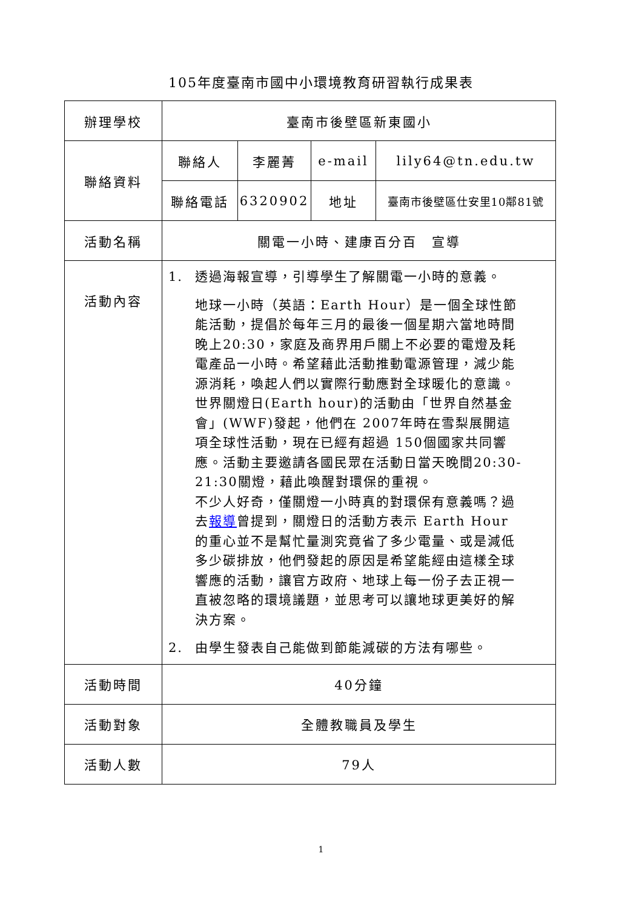105年度臺南市國中小環境教育研習執行成果表
| 辦理學校 | 臺南市後壁區新東國小 | | | |
| 聯絡資料 | 聯絡人 | 李麗菁 | e-mail | lily64@tn.edu.tw |
| | 聯絡電話 | 6320902 | 地址 | 臺南市後壁區仕安里10鄰81號 |
| 活動名稱 | 關電一小時、建康百分百 宣導 | | | |
| 活動內容 | 1. 透過海報宣導，引導學生了解關電一小時的意義。 地球一小時（英語：Earth Hour）是一個全球性節能活動，提倡於每年三月的最後一個星期六當地時間晚上20:30，家庭及商界用戶關上不必要的電燈及耗電產品一小時。希望藉此活動推動電源管理，減少能源消耗，喚起人們以實際行動應對全球暖化的意識。 世界關燈日(Earth hour)的活動由「世界自然基金會」(WWF)發起，他們在 2007年時在雪梨展開這項全球性活動，現在已經有超過 150個國家共同響應。活動主要邀請各國民眾在活動日當天晚間20:30-21:30關燈，藉此喚醒對環保的重視。 不少人好奇，僅關燈一小時真的對環保有意義嗎？過去 報導 曾提到，關燈日的活動方表示 Earth Hour 的重心並不是幫忙量測究竟省了多少電量、或是減低多少碳排放，他們發起的原因是希望能經由這樣全球響應的活動，讓官方政府、地球上每一份子去正視一直被忽略的環境議題，並思考可以讓地球更美好的解決方案。 2. 由學生發表自己能做到節能減碳的方法有哪些。 | | | |
| 活動時間 | 40分鐘 | | | |
| 活動對象 | 全體教職員及學生 | | | |
| 活動人數 | 79人 | | | |
1